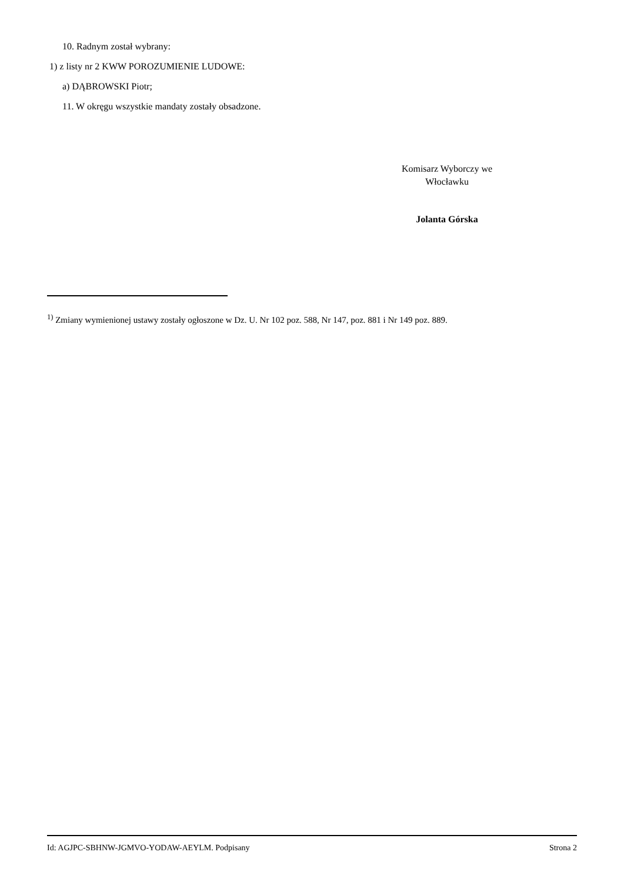10. Radnym został wybrany:
1) z listy nr 2 KWW POROZUMIENIE LUDOWE:
a) DĄBROWSKI Piotr;
11. W okręgu wszystkie mandaty zostały obsadzone.
Komisarz Wyborczy we Włocławku
Jolanta Górska
<sup>1)</sup> Zmiany wymienionej ustawy zostały ogłoszone w Dz. U. Nr 102 poz. 588, Nr 147, poz. 881 i Nr 149 poz. 889.
Id: AGJPC-SBHNW-JGMVO-YODAW-AEYLM. Podpisany Strona 2